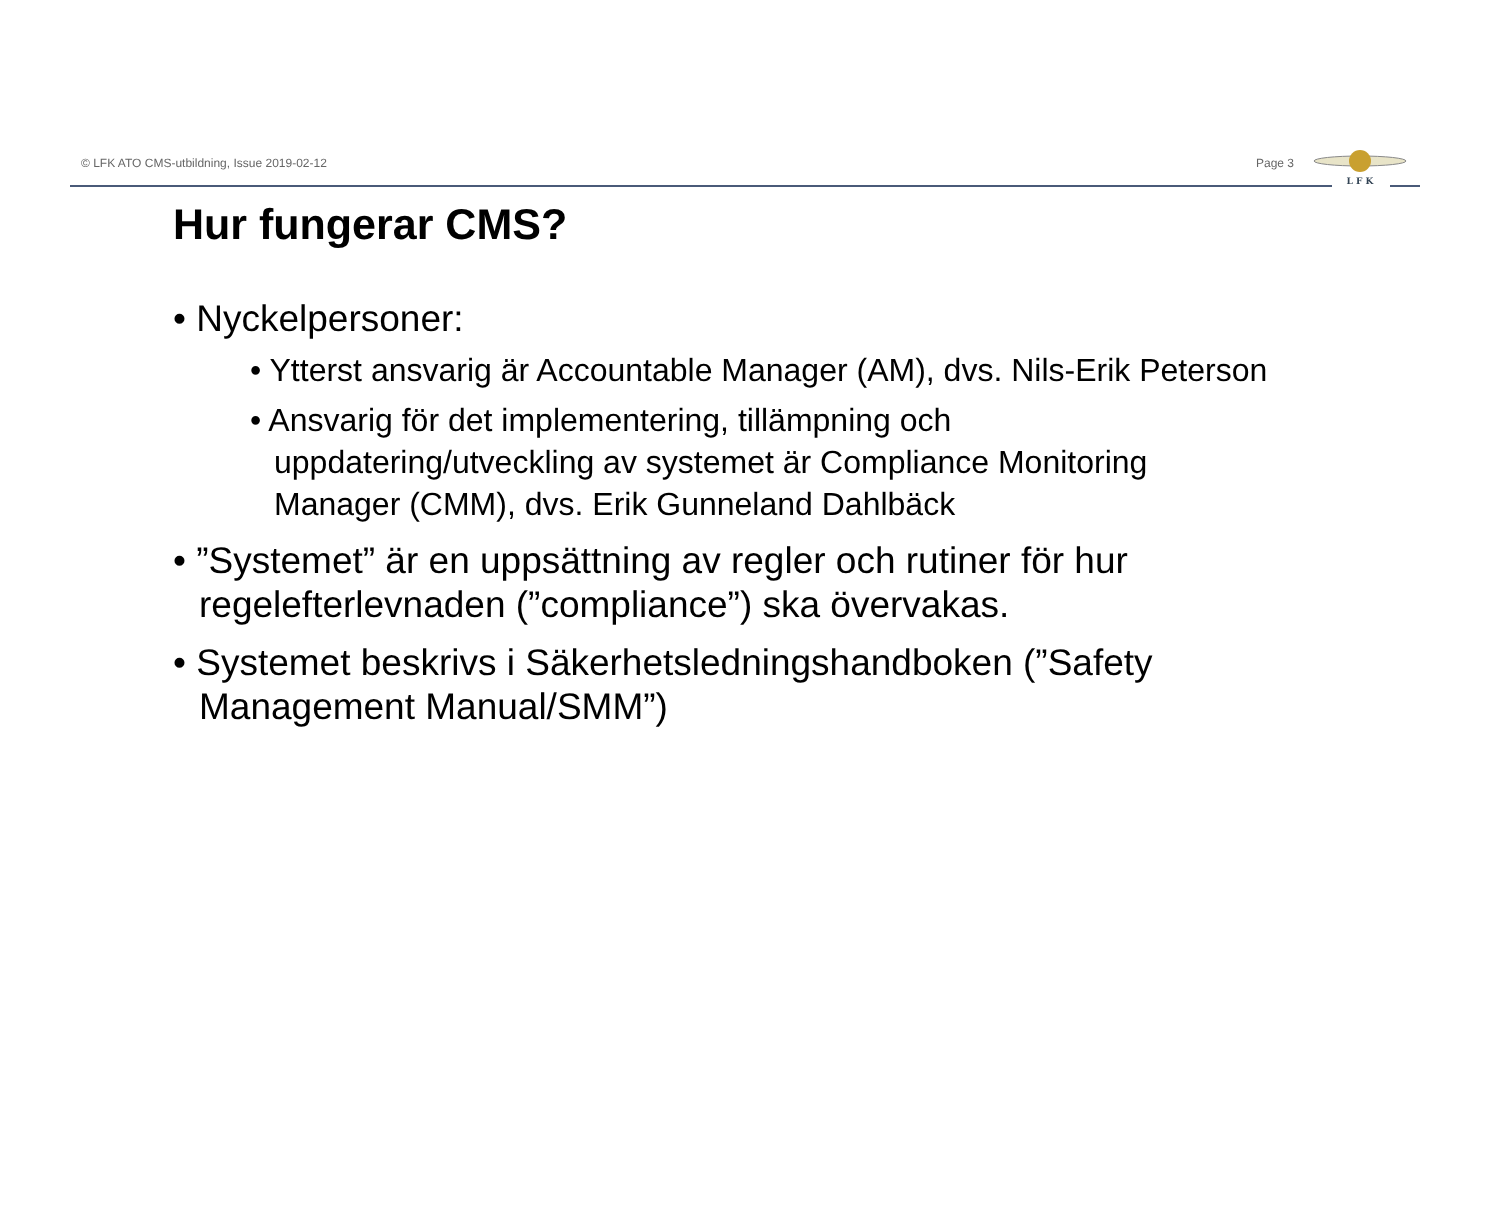© LFK ATO CMS-utbildning, Issue 2019-02-12 Page 3
L F K
Hur fungerar CMS?
• Nyckelpersoner:
• Ytterst ansvarig är Accountable Manager (AM), dvs. Nils-Erik Peterson
• Ansvarig för det implementering, tillämpning och uppdatering/utveckling av systemet är Compliance Monitoring Manager (CMM), dvs. Erik Gunneland Dahlbäck
• ”Systemet” är en uppsättning av regler och rutiner för hur regelefterlevnaden (”compliance”) ska övervakas.
• Systemet beskrivs i Säkerhetsledningshandboken (”Safety Management Manual/SMM”)